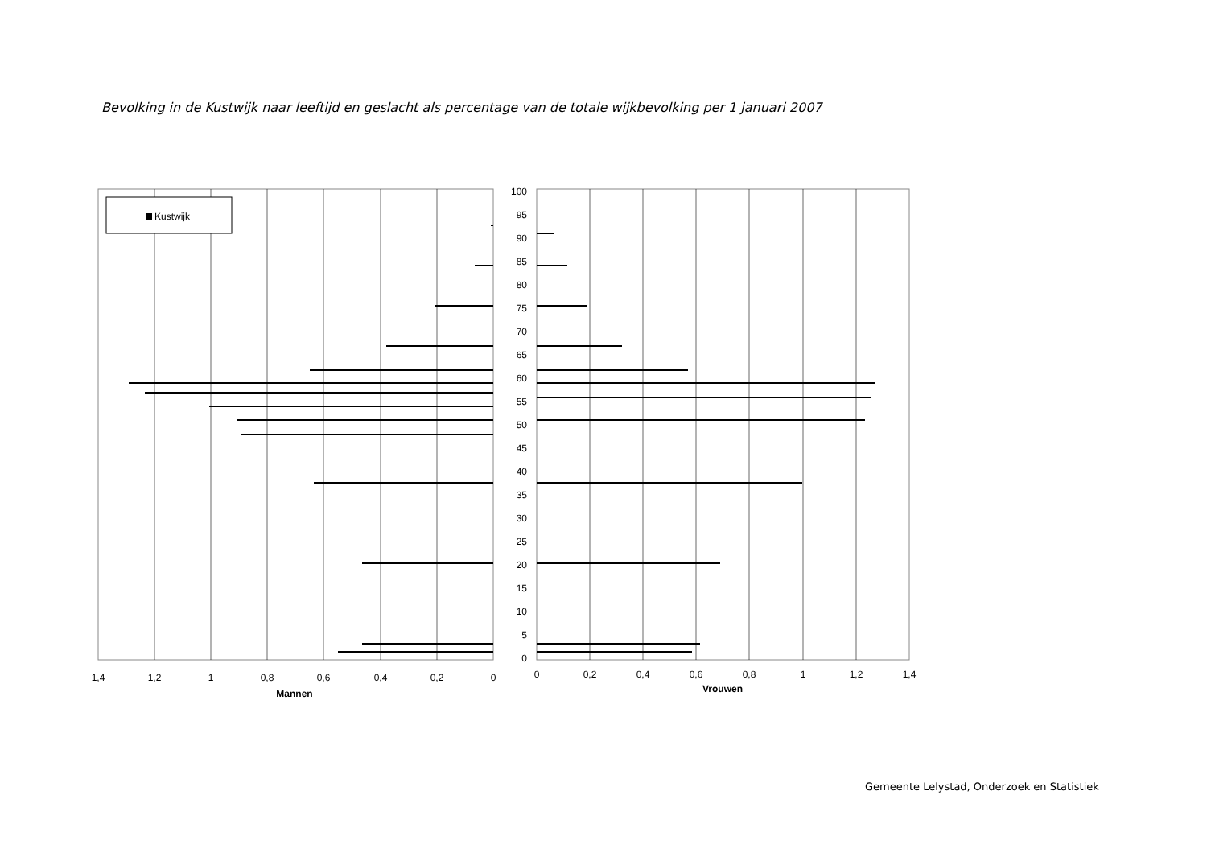Bevolking in de Kustwijk naar leeftijd en geslacht als percentage van de totale wijkbevolking per 1 januari 2007
Kustwijk
100
95
90
85
80
75
70
65
60
55
50
45
40
35
30
25
20
15
10
5
0
1,4
1,2
1
0,8
0,6
0,4
0,2
0
0
0,2
0,4
0,6
0,8
1
1,2
1,4
Mannen
Vrouwen
Gemeente Lelystad, Onderzoek en Statistiek